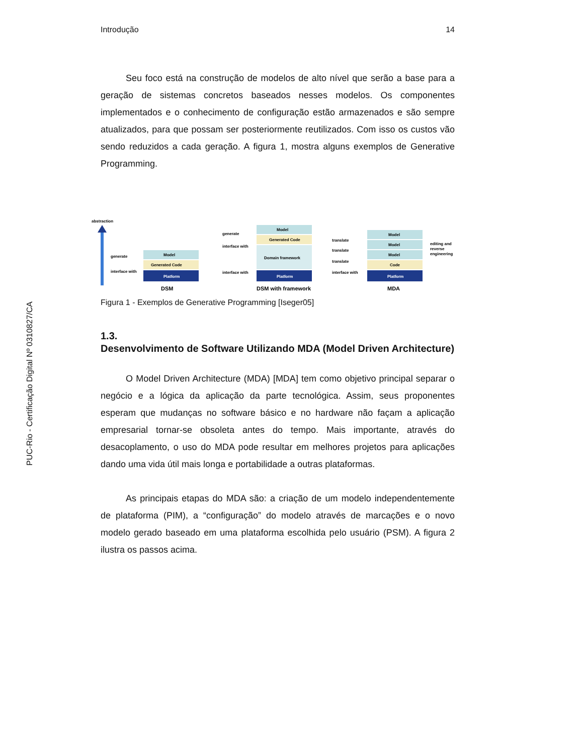PUC-Rio - Certificação Digital Nº 0310827/CA
Introdução 14
Seu foco está na construção de modelos de alto nível que serão a base para a geração de sistemas concretos baseados nesses modelos. Os componentes implementados e o conhecimento de configuração estão armazenados e são sempre atualizados, para que possam ser posteriormente reutilizados. Com isso os custos vão sendo reduzidos a cada geração. A figura 1, mostra alguns exemplos de Generative Programming.
abstraction
generate
interface with
Platform
Generated Code
Model
DSM
generate
interface with
interface with
Platform
Domain framework
Generated Code
Model
DSM with framework
translate
translate
translate
interface with
Platform
Code
Model
Model
Model
editing and
reverse
engineering
MDA
Figura 1 - Exemplos de Generative Programming [Iseger05]
1.3.
Desenvolvimento de Software Utilizando MDA (Model Driven Architecture)
O Model Driven Architecture (MDA) [MDA] tem como objetivo principal separar o negócio e a lógica da aplicação da parte tecnológica. Assim, seus proponentes esperam que mudanças no software básico e no hardware não façam a aplicação empresarial tornar-se obsoleta antes do tempo. Mais importante, através do desacoplamento, o uso do MDA pode resultar em melhores projetos para aplicações dando uma vida útil mais longa e portabilidade a outras plataformas.
As principais etapas do MDA são: a criação de um modelo independentemente de plataforma (PIM), a “configuração” do modelo através de marcações e o novo modelo gerado baseado em uma plataforma escolhida pelo usuário (PSM). A figura 2 ilustra os passos acima.